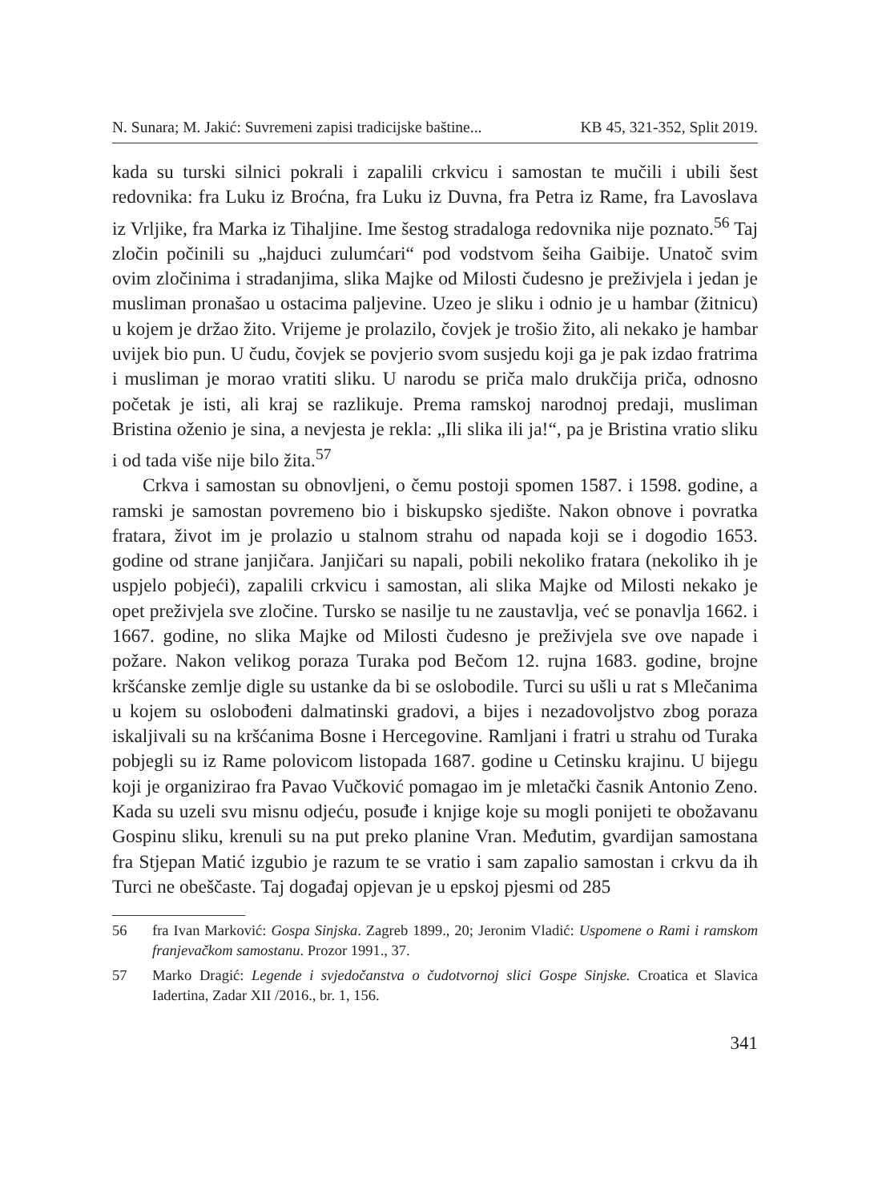N. Sunara; M. Jakić: Suvremeni zapisi tradicijske baštine... KB 45, 321-352, Split 2019.
kada su turski silnici pokrali i zapalili crkvicu i samostan te mučili i ubili šest redovnika: fra Luku iz Broćna, fra Luku iz Duvna, fra Petra iz Rame, fra Lavoslava iz Vrljike, fra Marka iz Tihaljine. Ime šestog stradaloga redovnika nije poznato.<sup>56</sup> Taj zločin počinili su „hajduci zulumćari“ pod vodstvom šeiha Gaibije. Unatoč svim ovim zločinima i stradanjima, slika Majke od Milosti čudesno je preživjela i jedan je musliman pronašao u ostacima paljevine. Uzeo je sliku i odnio je u hambar (žitnicu) u kojem je držao žito. Vrijeme je prolazilo, čovjek je trošio žito, ali nekako je hambar uvijek bio pun. U čudu, čovjek se povjerio svom susjedu koji ga je pak izdao fratrima i musliman je morao vratiti sliku. U narodu se priča malo drukčija priča, odnosno početak je isti, ali kraj se razlikuje. Prema ramskoj narodnoj predaji, musliman Bristina oženio je sina, a nevjesta je rekla: „Ili slika ili ja!“, pa je Bristina vratio sliku i od tada više nije bilo žita.<sup>57</sup>
Crkva i samostan su obnovljeni, o čemu postoji spomen 1587. i 1598. godine, a ramski je samostan povremeno bio i biskupsko sjedište. Nakon obnove i povratka fratara, život im je prolazio u stalnom strahu od napada koji se i dogodio 1653. godine od strane janjičara. Janjičari su napali, pobili nekoliko fratara (nekoliko ih je uspjelo pobjeći), zapalili crkvicu i samostan, ali slika Majke od Milosti nekako je opet preživjela sve zločine. Tursko se nasilje tu ne zaustavlja, već se ponavlja 1662. i 1667. godine, no slika Majke od Milosti čudesno je preživjela sve ove napade i požare. Nakon velikog poraza Turaka pod Bečom 12. rujna 1683. godine, brojne kršćanske zemlje digle su ustanke da bi se oslobodile. Turci su ušli u rat s Mlečanima u kojem su oslobođeni dalmatinski gradovi, a bijes i nezadovoljstvo zbog poraza iskaljivali su na kršćanima Bosne i Hercegovine. Ramljani i fratri u strahu od Turaka pobjegli su iz Rame polovicom listopada 1687. godine u Cetinsku krajinu. U bijegu koji je organizirao fra Pavao Vučković pomagao im je mletački časnik Antonio Zeno. Kada su uzeli svu misnu odjeću, posuđe i knjige koje su mogli ponijeti te obožavanu Gospinu sliku, krenuli su na put preko planine Vran. Međutim, gvardijan samostana fra Stjepan Matić izgubio je razum te se vratio i sam zapalio samostan i crkvu da ih Turci ne obeščaste. Taj događaj opjevan je u epskoj pjesmi od 285
56 fra Ivan Marković: Gospa Sinjska. Zagreb 1899., 20; Jeronim Vladić: Uspomene o Rami i ramskom franjevačkom samostanu. Prozor 1991., 37.
57 Marko Dragić: Legende i svjedočanstva o čudotvornoj slici Gospe Sinjske. Croatica et Slavica Iadertina, Zadar XII /2016., br. 1, 156.
341